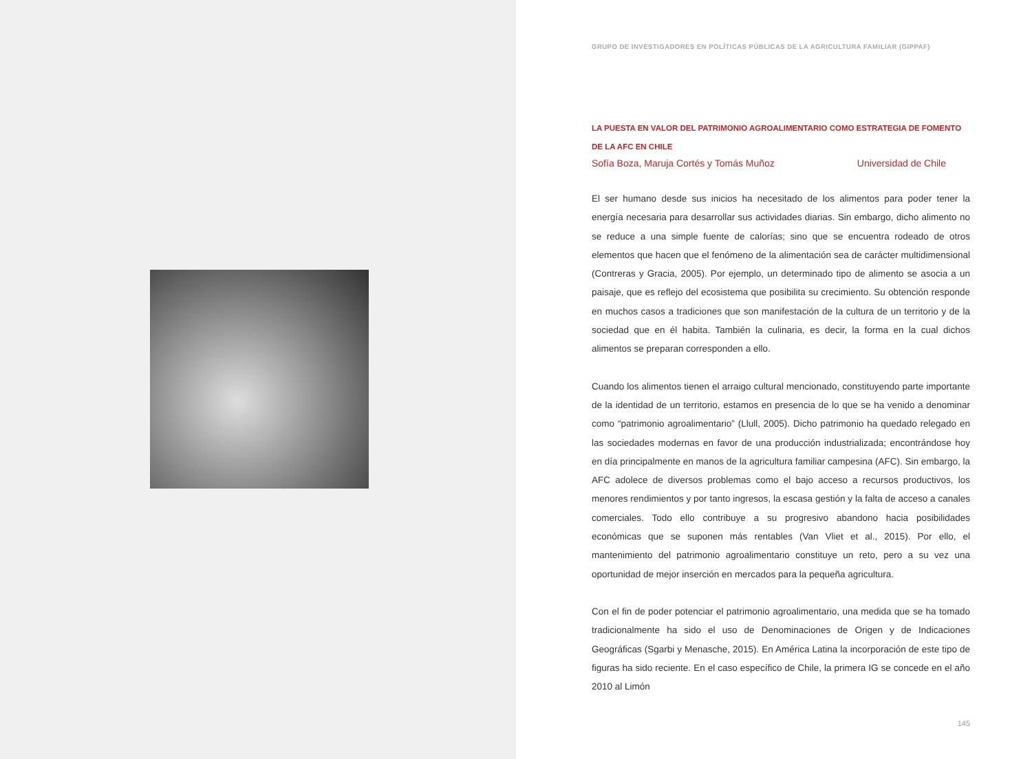GRUPO DE INVESTIGADORES EN POLÍTICAS PÚBLICAS DE LA AGRICULTURA FAMILIAR (GIPPAF)
LA PUESTA EN VALOR DEL PATRIMONIO AGROALIMENTARIO COMO ESTRATEGIA DE FOMENTO DE LA AFC EN CHILE
Sofía Boza, Maruja Cortés y Tomás Muñoz Universidad de Chile
El ser humano desde sus inicios ha necesitado de los alimentos para poder tener la energía necesaria para desarrollar sus actividades diarias. Sin embargo, dicho alimento no se reduce a una simple fuente de calorías; sino que se encuentra rodeado de otros elementos que hacen que el fenómeno de la alimentación sea de carácter multidimensional (Contreras y Gracia, 2005). Por ejemplo, un determinado tipo de alimento se asocia a un paisaje, que es reflejo del ecosistema que posibilita su crecimiento. Su obtención responde en muchos casos a tradiciones que son manifestación de la cultura de un territorio y de la sociedad que en él habita. También la culinaria, es decir, la forma en la cual dichos alimentos se preparan corresponden a ello.
Cuando los alimentos tienen el arraigo cultural mencionado, constituyendo parte importante de la identidad de un territorio, estamos en presencia de lo que se ha venido a denominar como “patrimonio agroalimentario” (Llull, 2005). Dicho patrimonio ha quedado relegado en las sociedades modernas en favor de una producción industrializada; encontrándose hoy en día principalmente en manos de la agricultura familiar campesina (AFC). Sin embargo, la AFC adolece de diversos problemas como el bajo acceso a recursos productivos, los menores rendimientos y por tanto ingresos, la escasa gestión y la falta de acceso a canales comerciales. Todo ello contribuye a su progresivo abandono hacia posibilidades económicas que se suponen más rentables (Van Vliet et al., 2015). Por ello, el mantenimiento del patrimonio agroalimentario constituye un reto, pero a su vez una oportunidad de mejor inserción en mercados para la pequeña agricultura.
Con el fin de poder potenciar el patrimonio agroalimentario, una medida que se ha tomado tradicionalmente ha sido el uso de Denominaciones de Origen y de Indicaciones Geográficas (Sgarbi y Menasche, 2015). En América Latina la incorporación de este tipo de figuras ha sido reciente. En el caso específico de Chile, la primera IG se concede en el año 2010 al Limón
145